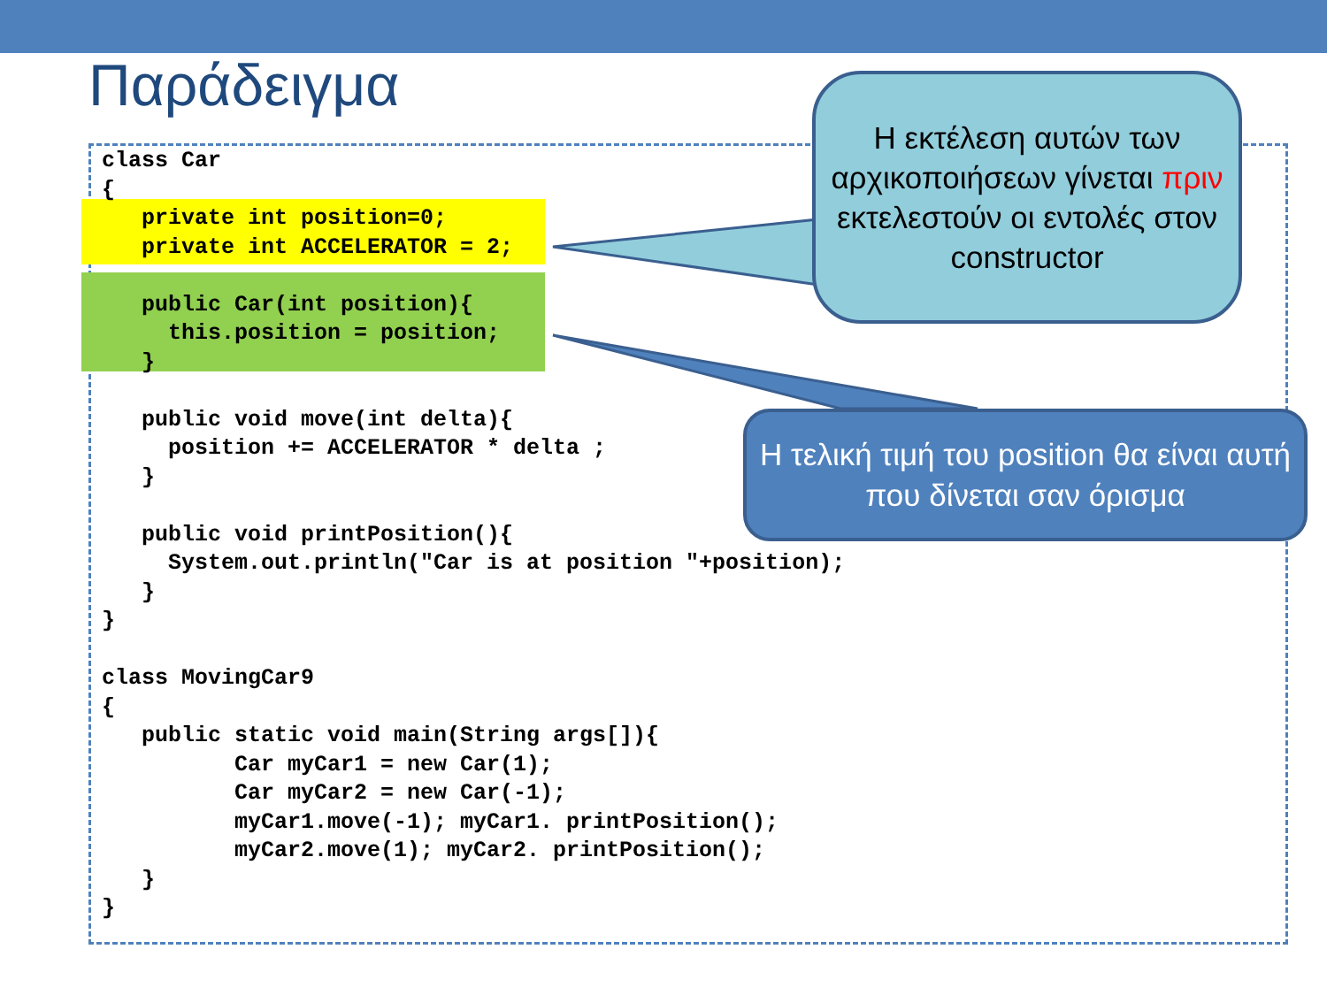Παράδειγμα
class Car
{
   private int position=0;
   private int ACCELERATOR = 2;

   public Car(int position){
     this.position = position;
   }

   public void move(int delta){
     position += ACCELERATOR * delta ;
   }

   public void printPosition(){
     System.out.println("Car is at position "+position);
   }
}

class MovingCar9
{
   public static void main(String args[]){
          Car myCar1 = new Car(1);
          Car myCar2 = new Car(-1);
          myCar1.move(-1); myCar1. printPosition();
          myCar2.move(1); myCar2. printPosition();
   }
}
Η εκτέλεση αυτών των αρχικοποιήσεων γίνεται πριν εκτελεστούν οι εντολές στον constructor
Η τελική τιμή του position θα είναι αυτή που δίνεται σαν όρισμα